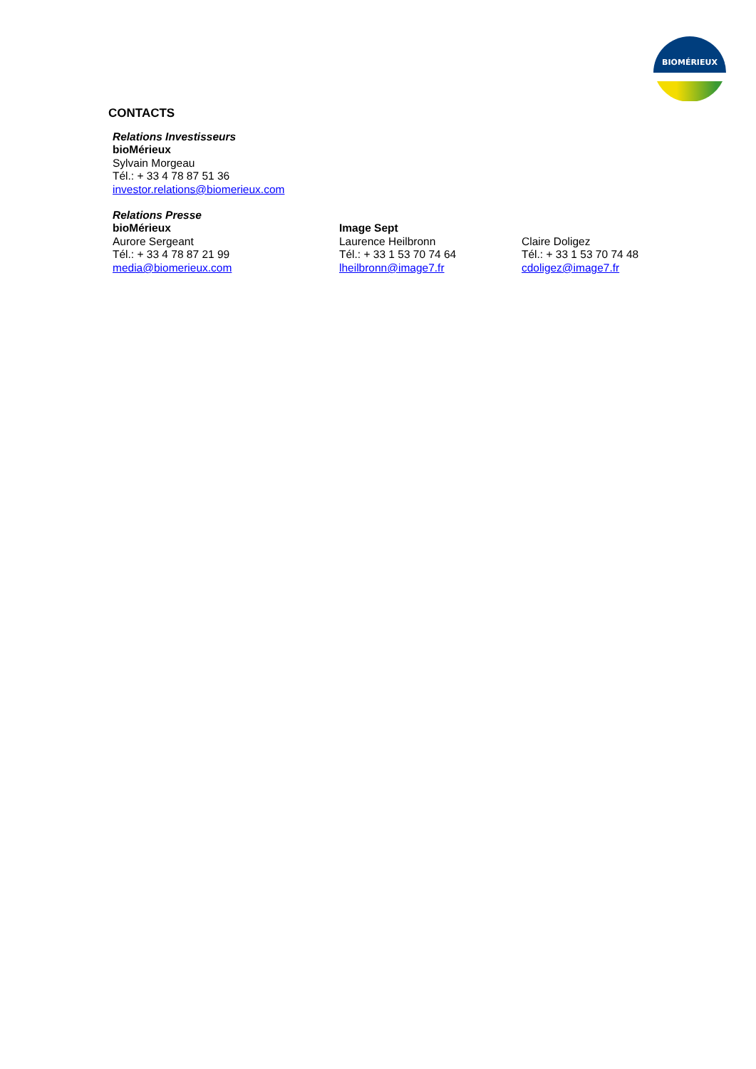BIOMÉRIEUX
CONTACTS
Relations Investisseurs
bioMérieux
Sylvain Morgeau
Tél.: + 33 4 78 87 51 36
investor.relations@biomerieux.com
Relations Presse
bioMérieux
Aurore Sergeant
Tél.: + 33 4 78 87 21 99
media@biomerieux.com
Image Sept
Laurence Heilbronn
Tél.: + 33 1 53 70 74 64
lheilbronn@image7.fr
Claire Doligez
Tél.: + 33 1 53 70 74 48
cdoligez@image7.fr